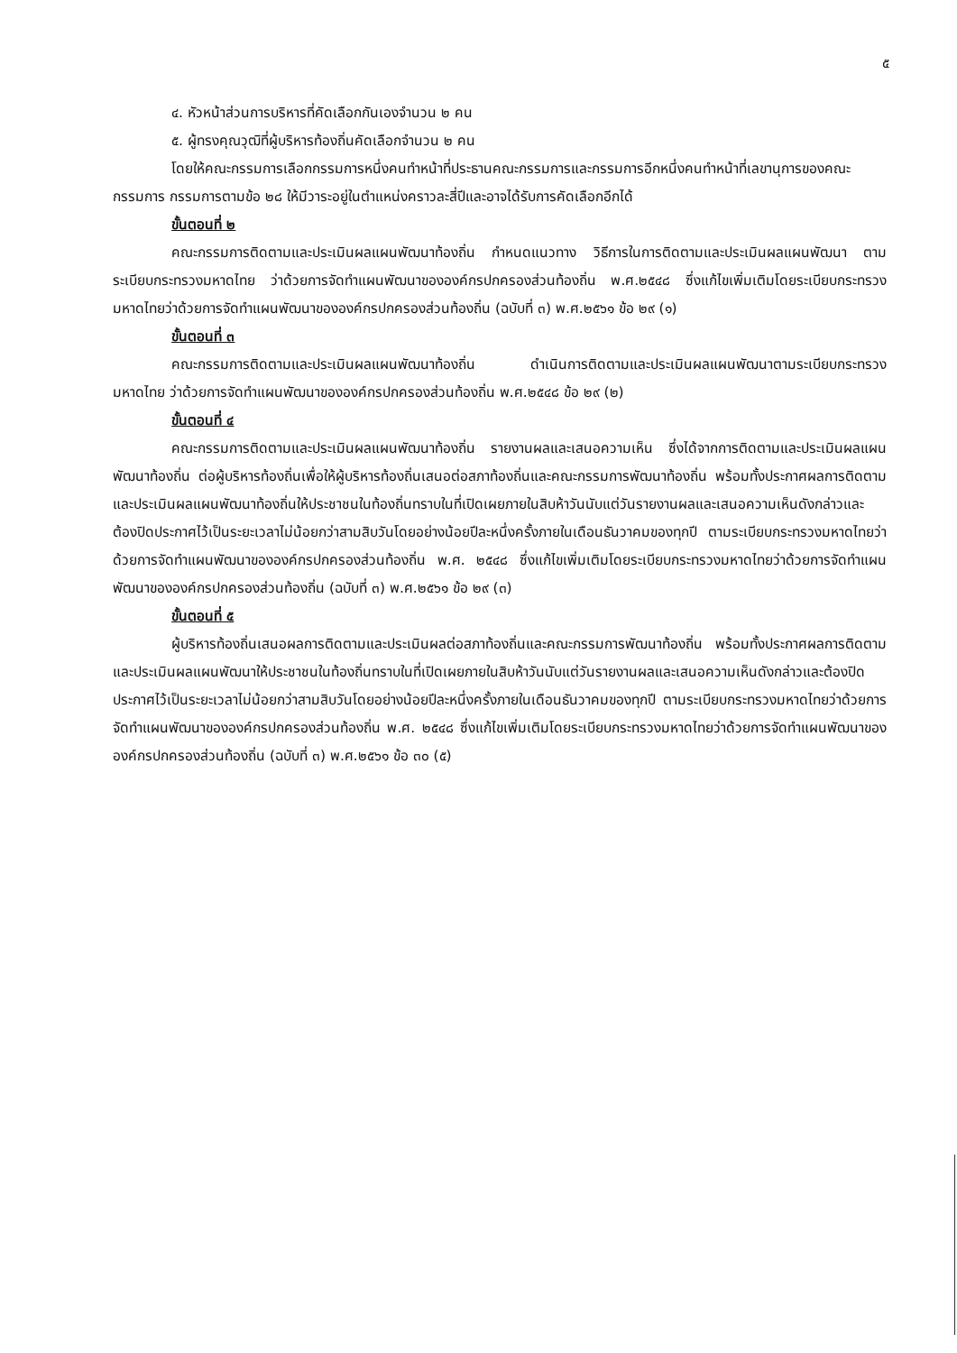๕
๔. หัวหน้าส่วนการบริหารที่คัดเลือกกันเองจำนวน ๒ คน
๕. ผู้ทรงคุณวุฒิที่ผู้บริหารท้องถิ่นคัดเลือกจำนวน ๒ คน
โดยให้คณะกรรมการเลือกกรรมการหนึ่งคนทำหน้าที่ประธานคณะกรรมการและกรรมการอีกหนึ่งคนทำหน้าที่เลขานุการของคณะกรรมการ กรรมการตามข้อ ๒๘ ให้มีวาระอยู่ในตำแหน่งคราวละสี่ปีและอาจได้รับการคัดเลือกอีกได้
ขั้นตอนที่ ๒
คณะกรรมการติดตามและประเมินผลแผนพัฒนาท้องถิ่น กำหนดแนวทาง วิธีการในการติดตามและประเมินผลแผนพัฒนา ตามระเบียบกระทรวงมหาดไทย ว่าด้วยการจัดทำแผนพัฒนาขององค์กรปกครองส่วนท้องถิ่น พ.ศ.๒๕๔๘ ซึ่งแก้ไขเพิ่มเติมโดยระเบียบกระทรวงมหาดไทยว่าด้วยการจัดทำแผนพัฒนาขององค์กรปกครองส่วนท้องถิ่น (ฉบับที่ ๓) พ.ศ.๒๕๖๑ ข้อ ๒๙ (๑)
ขั้นตอนที่ ๓
คณะกรรมการติดตามและประเมินผลแผนพัฒนาท้องถิ่น ดำเนินการติดตามและประเมินผลแผนพัฒนาตามระเบียบกระทรวงมหาดไทย ว่าด้วยการจัดทำแผนพัฒนาขององค์กรปกครองส่วนท้องถิ่น พ.ศ.๒๕๔๘ ข้อ ๒๙ (๒)
ขั้นตอนที่ ๔
คณะกรรมการติดตามและประเมินผลแผนพัฒนาท้องถิ่น รายงานผลและเสนอความเห็น ซึ่งได้จากการติดตามและประเมินผลแผนพัฒนาท้องถิ่น ต่อผู้บริหารท้องถิ่นเพื่อให้ผู้บริหารท้องถิ่นเสนอต่อสภาท้องถิ่นและคณะกรรมการพัฒนาท้องถิ่น พร้อมทั้งประกาศผลการติดตามและประเมินผลแผนพัฒนาท้องถิ่นให้ประชาชนในท้องถิ่นทราบในที่เปิดเผยภายในสิบห้าวันนับแต่วันรายงานผลและเสนอความเห็นดังกล่าวและต้องปิดประกาศไว้เป็นระยะเวลาไม่น้อยกว่าสามสิบวันโดยอย่างน้อยปีละหนึ่งครั้งภายในเดือนธันวาคมของทุกปี ตามระเบียบกระทรวงมหาดไทยว่าด้วยการจัดทำแผนพัฒนาขององค์กรปกครองส่วนท้องถิ่น พ.ศ. ๒๕๔๘ ซึ่งแก้ไขเพิ่มเติมโดยระเบียบกระทรวงมหาดไทยว่าด้วยการจัดทำแผนพัฒนาขององค์กรปกครองส่วนท้องถิ่น (ฉบับที่ ๓) พ.ศ.๒๕๖๑ ข้อ ๒๙ (๓)
ขั้นตอนที่ ๕
ผู้บริหารท้องถิ่นเสนอผลการติดตามและประเมินผลต่อสภาท้องถิ่นและคณะกรรมการพัฒนาท้องถิ่น พร้อมทั้งประกาศผลการติดตามและประเมินผลแผนพัฒนาให้ประชาชนในท้องถิ่นทราบในที่เปิดเผยภายในสิบห้าวันนับแต่วันรายงานผลและเสนอความเห็นดังกล่าวและต้องปิดประกาศไว้เป็นระยะเวลาไม่น้อยกว่าสามสิบวันโดยอย่างน้อยปีละหนึ่งครั้งภายในเดือนธันวาคมของทุกปี ตามระเบียบกระทรวงมหาดไทยว่าด้วยการจัดทำแผนพัฒนาขององค์กรปกครองส่วนท้องถิ่น พ.ศ. ๒๕๔๘ ซึ่งแก้ไขเพิ่มเติมโดยระเบียบกระทรวงมหาดไทยว่าด้วยการจัดทำแผนพัฒนาขององค์กรปกครองส่วนท้องถิ่น (ฉบับที่ ๓) พ.ศ.๒๕๖๑ ข้อ ๓๐ (๕)